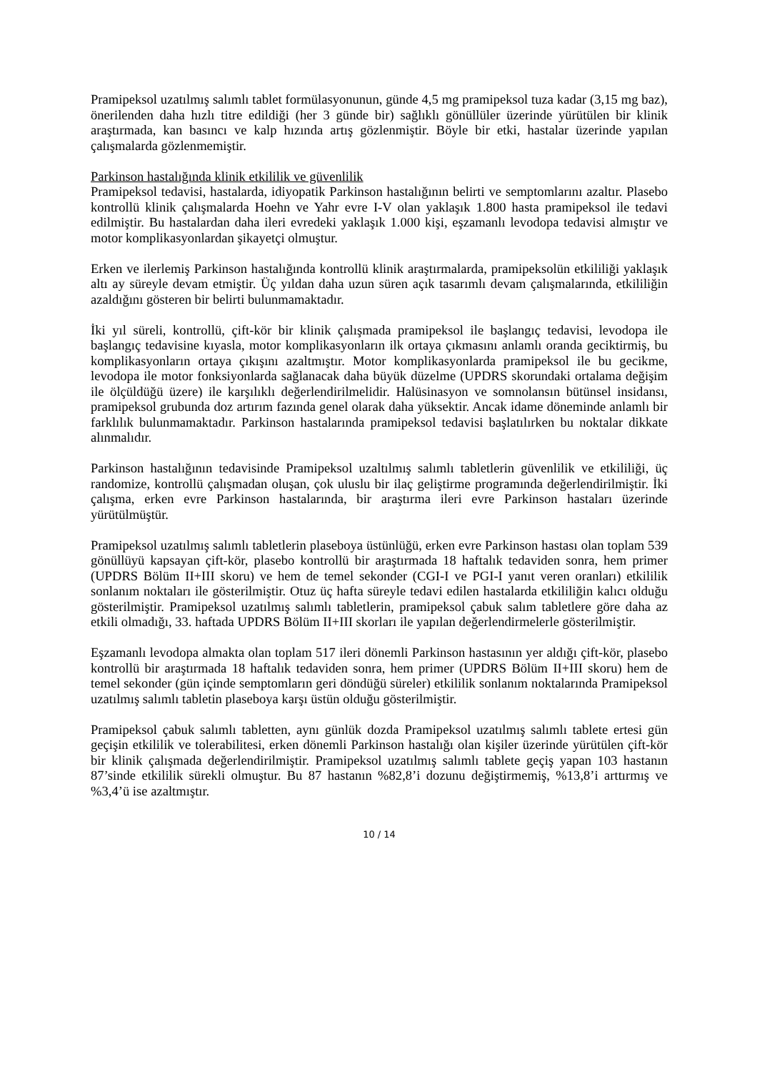Pramipeksol uzatılmış salımlı tablet formülasyonunun, günde 4,5 mg pramipeksol tuza kadar (3,15 mg baz), önerilenden daha hızlı titre edildiği (her 3 günde bir) sağlıklı gönüllüler üzerinde yürütülen bir klinik araştırmada, kan basıncı ve kalp hızında artış gözlenmiştir. Böyle bir etki, hastalar üzerinde yapılan çalışmalarda gözlenmemiştir.
Parkinson hastalığında klinik etkililik ve güvenlilik
Pramipeksol tedavisi, hastalarda, idiyopatik Parkinson hastalığının belirti ve semptomlarını azaltır. Plasebo kontrollü klinik çalışmalarda Hoehn ve Yahr evre I-V olan yaklaşık 1.800 hasta pramipeksol ile tedavi edilmiştir. Bu hastalardan daha ileri evredeki yaklaşık 1.000 kişi, eşzamanlı levodopa tedavisi almıştır ve motor komplikasyonlardan şikayetçi olmuştur.
Erken ve ilerlemiş Parkinson hastalığında kontrollü klinik araştırmalarda, pramipeksolün etkililiği yaklaşık altı ay süreyle devam etmiştir. Üç yıldan daha uzun süren açık tasarımlı devam çalışmalarında, etkililiğin azaldığını gösteren bir belirti bulunmamaktadır.
İki yıl süreli, kontrollü, çift-kör bir klinik çalışmada pramipeksol ile başlangıç tedavisi, levodopa ile başlangıç tedavisine kıyasla, motor komplikasyonların ilk ortaya çıkmasını anlamlı oranda geciktirmiş, bu komplikasyonların ortaya çıkışını azaltmıştır. Motor komplikasyonlarda pramipeksol ile bu gecikme, levodopa ile motor fonksiyonlarda sağlanacak daha büyük düzelme (UPDRS skorundaki ortalama değişim ile ölçüldüğü üzere) ile karşılıklı değerlendirilmelidir. Halüsinasyon ve somnolansın bütünsel insidansı, pramipeksol grubunda doz artırım fazında genel olarak daha yüksektir. Ancak idame döneminde anlamlı bir farklılık bulunmamaktadır. Parkinson hastalarında pramipeksol tedavisi başlatılırken bu noktalar dikkate alınmalıdır.
Parkinson hastalığının tedavisinde Pramipeksol uzaltılmış salımlı tabletlerin güvenlilik ve etkililiği, üç randomize, kontrollü çalışmadan oluşan, çok uluslu bir ilaç geliştirme programında değerlendirilmiştir. İki çalışma, erken evre Parkinson hastalarında, bir araştırma ileri evre Parkinson hastaları üzerinde yürütülmüştür.
Pramipeksol uzatılmış salımlı tabletlerin plaseboya üstünlüğü, erken evre Parkinson hastası olan toplam 539 gönüllüyü kapsayan çift-kör, plasebo kontrollü bir araştırmada 18 haftalık tedaviden sonra, hem primer (UPDRS Bölüm II+III skoru) ve hem de temel sekonder (CGI-I ve PGI-I yanıt veren oranları) etkililik sonlanım noktaları ile gösterilmiştir. Otuz üç hafta süreyle tedavi edilen hastalarda etkililiğin kalıcı olduğu gösterilmiştir. Pramipeksol uzatılmış salımlı tabletlerin, pramipeksol çabuk salım tabletlere göre daha az etkili olmadığı, 33. haftada UPDRS Bölüm II+III skorları ile yapılan değerlendirmelerle gösterilmiştir.
Eşzamanlı levodopa almakta olan toplam 517 ileri dönemli Parkinson hastasının yer aldığı çift-kör, plasebo kontrollü bir araştırmada 18 haftalık tedaviden sonra, hem primer (UPDRS Bölüm II+III skoru) hem de temel sekonder (gün içinde semptomların geri döndüğü süreler) etkililik sonlanım noktalarında Pramipeksol uzatılmış salımlı tabletin plaseboya karşı üstün olduğu gösterilmiştir.
Pramipeksol çabuk salımlı tabletten, aynı günlük dozda Pramipeksol uzatılmış salımlı tablete ertesi gün geçişin etkililik ve tolerabilitesi, erken dönemli Parkinson hastalığı olan kişiler üzerinde yürütülen çift-kör bir klinik çalışmada değerlendirilmiştir. Pramipeksol uzatılmış salımlı tablete geçiş yapan 103 hastanın 87’sinde etkililik sürekli olmuştur. Bu 87 hastanın %82,8’i dozunu değiştirmemiş, %13,8’i arttırmış ve %3,4’ü ise azaltmıştır.
10 / 14